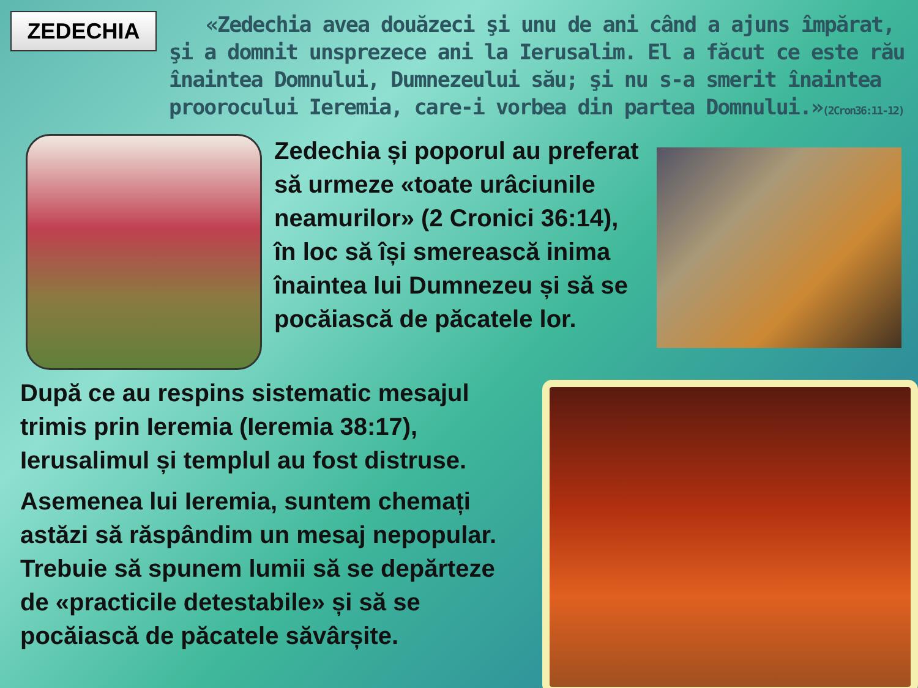ZEDECHIA
«Zedechia avea douăzeci şi unu de ani când a ajuns împărat, şi a domnit unsprezece ani la Ierusalim. El a făcut ce este rău înaintea Domnului, Dumnezeului său; şi nu s-a smerit înaintea proorocului Ieremia, care-i vorbea din partea Domnului.»(2Cron36:11-12)
Zedechia și poporul au preferat să urmeze «toate urâciunile neamurilor» (2 Cronici 36:14), în loc să își smerească inima înaintea lui Dumnezeu și să se pocăiască de păcatele lor.
După ce au respins sistematic mesajul trimis prin Ieremia (Ieremia 38:17), Ierusalimul și templul au fost distruse.
Asemenea lui Ieremia, suntem chemați astăzi să răspândim un mesaj nepopular. Trebuie să spunem lumii să se depărteze de «practicile detestabile» și să se pocăiască de păcatele săvârșite.